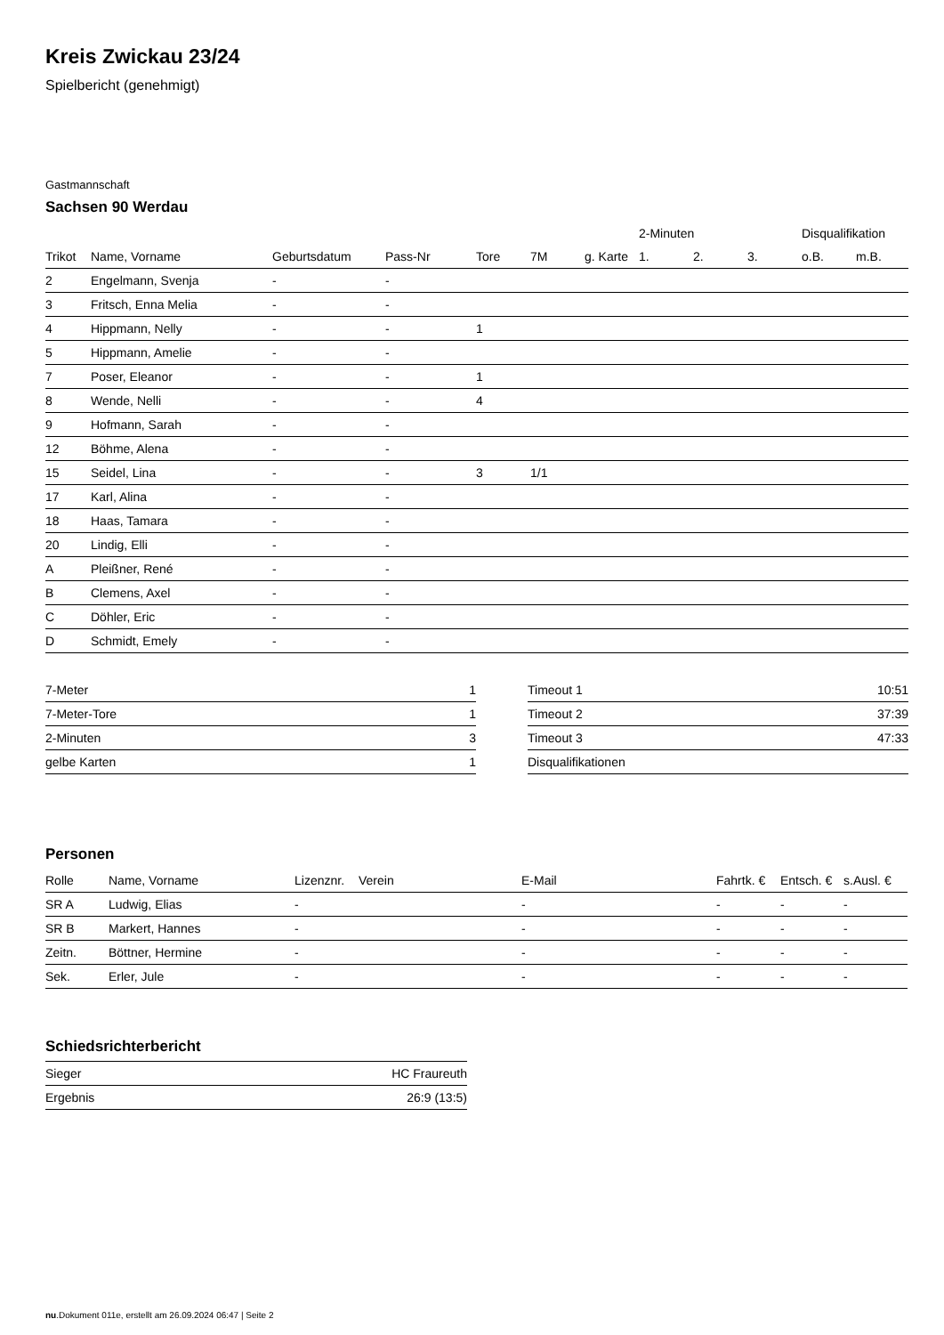Kreis Zwickau 23/24
Spielbericht (genehmigt)
Gastmannschaft
Sachsen 90 Werdau
| | | | | | | | 2-Minuten | | | Disqualifikation | |
| --- | --- | --- | --- | --- | --- | --- | --- | --- | --- | --- | --- |
| Trikot | Name, Vorname | Geburtsdatum | Pass-Nr | Tore | 7M | g. Karte | 1. | 2. | 3. | o.B. | m.B. |
| 2 | Engelmann, Svenja | - | - | | | | | | | | |
| 3 | Fritsch, Enna Melia | - | - | | | | | | | | |
| 4 | Hippmann, Nelly | - | - | 1 | | | | | | | |
| 5 | Hippmann, Amelie | - | - | | | | | | | | |
| 7 | Poser, Eleanor | - | - | 1 | | | | | | | |
| 8 | Wende, Nelli | - | - | 4 | | | | | | | |
| 9 | Hofmann, Sarah | - | - | | | | | | | | |
| 12 | Böhme, Alena | - | - | | | | | | | | |
| 15 | Seidel, Lina | - | - | 3 | 1/1 | | | | | | |
| 17 | Karl, Alina | - | - | | | | | | | | |
| 18 | Haas, Tamara | - | - | | | | | | | | |
| 20 | Lindig, Elli | - | - | | | | | | | | |
| A | Pleißner, René | - | - | | | | | | | | |
| B | Clemens, Axel | - | - | | | | | | | | |
| C | Döhler, Eric | - | - | | | | | | | | |
| D | Schmidt, Emely | - | - | | | | | | | | |
| 7-Meter | 1 |
| 7-Meter-Tore | 1 |
| 2-Minuten | 3 |
| gelbe Karten | 1 |
| Timeout 1 | 10:51 |
| Timeout 2 | 37:39 |
| Timeout 3 | 47:33 |
| Disqualifikationen | |
Personen
| Rolle | Name, Vorname | Lizenznr. | Verein | E-Mail | Fahrtk. € | Entsch. € | s.Ausl. € |
| --- | --- | --- | --- | --- | --- | --- | --- |
| SR A | Ludwig, Elias | - | | - | - | - | - |
| SR B | Markert, Hannes | - | | - | - | - | - |
| Zeitn. | Böttner, Hermine | - | | - | - | - | - |
| Sek. | Erler, Jule | - | | - | - | - | - |
Schiedsrichterbericht
| Sieger | HC Fraureuth |
| Ergebnis | 26:9 (13:5) |
nu.Dokument 011e, erstellt am 26.09.2024 06:47 | Seite 2